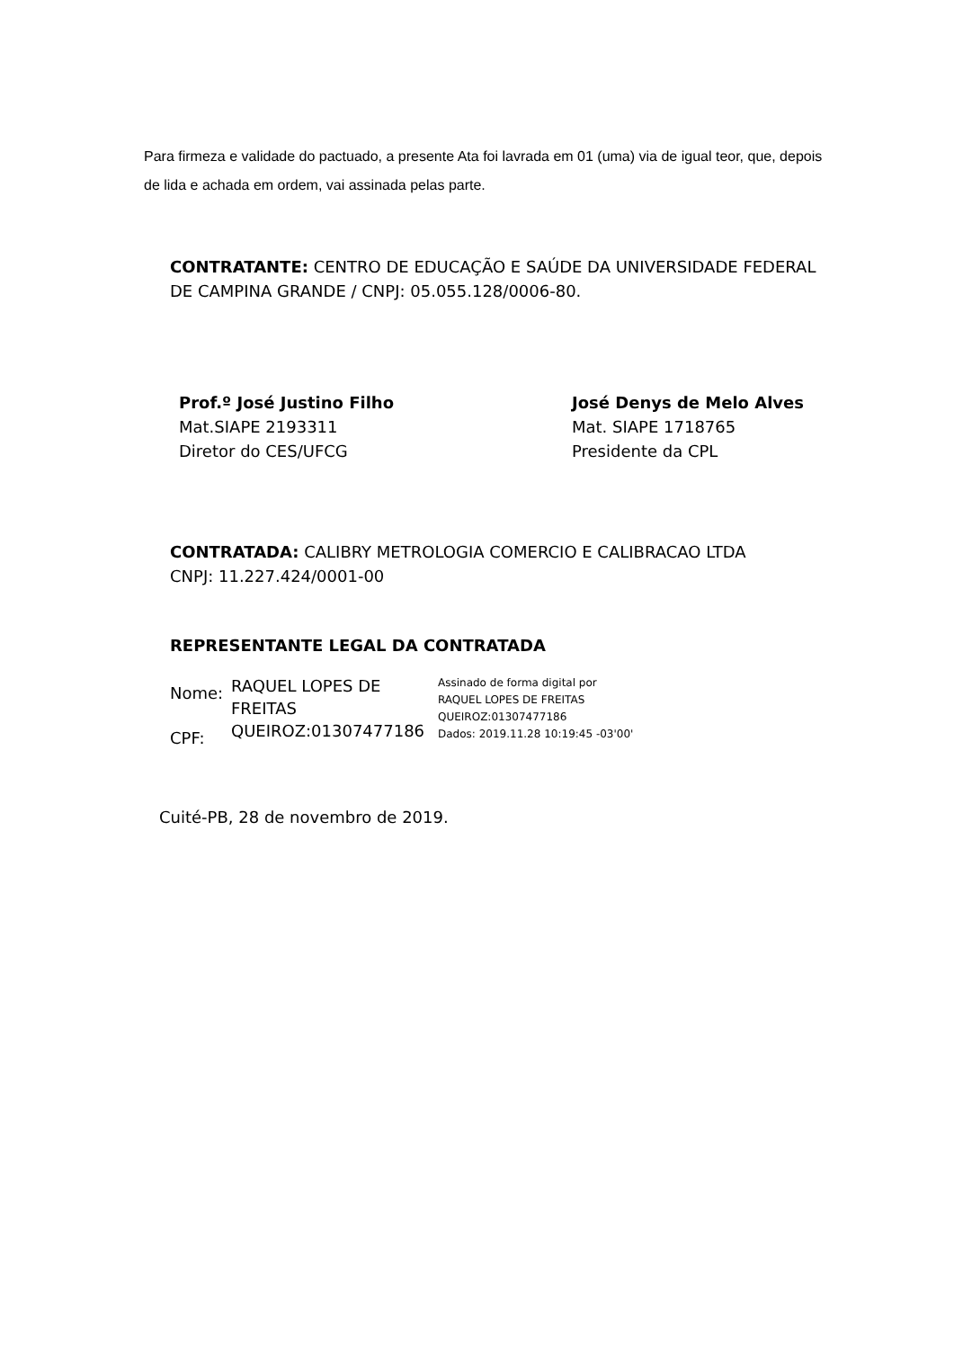Para firmeza e validade do pactuado, a presente Ata foi lavrada em 01 (uma) via de igual teor, que, depois de lida e achada em ordem, vai assinada pelas parte.
CONTRATANTE: CENTRO DE EDUCAÇÃO E SAÚDE DA UNIVERSIDADE FEDERAL DE CAMPINA GRANDE / CNPJ: 05.055.128/0006-80.
Prof.º José Justino Filho
Mat.SIAPE 2193311
Diretor do CES/UFCG
José Denys de Melo Alves
Mat. SIAPE 1718765
Presidente da CPL
CONTRATADA: CALIBRY METROLOGIA COMERCIO E CALIBRACAO LTDA
CNPJ: 11.227.424/0001-00
REPRESENTANTE LEGAL DA CONTRATADA
Nome:
CPF:
RAQUEL LOPES DE
FREITAS
QUEIROZ:01307477186
Assinado de forma digital por
RAQUEL LOPES DE FREITAS
QUEIROZ:01307477186
Dados: 2019.11.28 10:19:45 -03'00'
Cuité-PB, 28 de novembro de 2019.